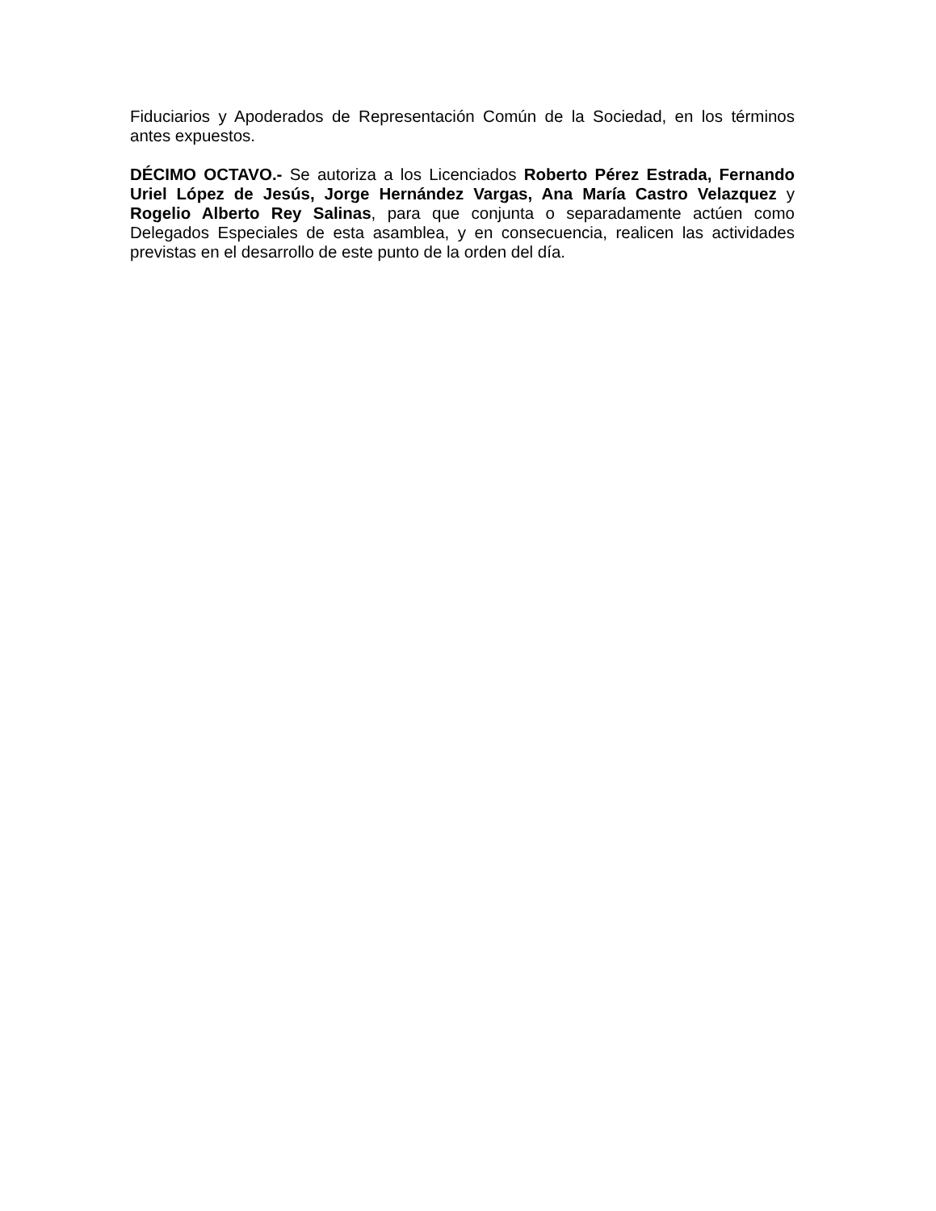Fiduciarios y Apoderados de Representación Común de la Sociedad, en los términos antes expuestos.
DÉCIMO OCTAVO.- Se autoriza a los Licenciados Roberto Pérez Estrada, Fernando Uriel López de Jesús, Jorge Hernández Vargas, Ana María Castro Velazquez y Rogelio Alberto Rey Salinas, para que conjunta o separadamente actúen como Delegados Especiales de esta asamblea, y en consecuencia, realicen las actividades previstas en el desarrollo de este punto de la orden del día.